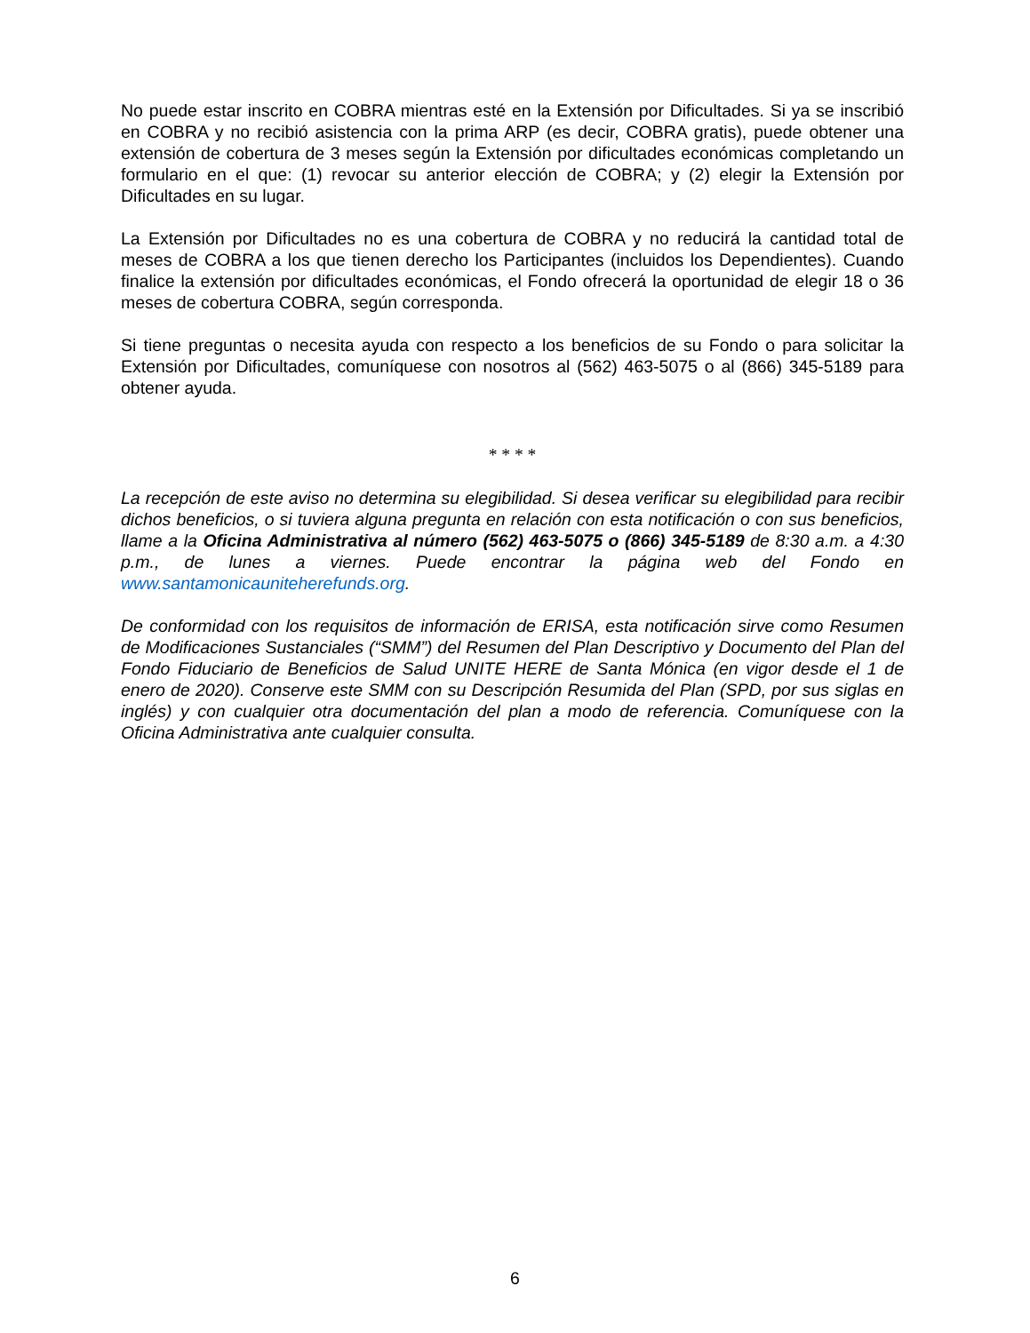No puede estar inscrito en COBRA mientras esté en la Extensión por Dificultades. Si ya se inscribió en COBRA y no recibió asistencia con la prima ARP (es decir, COBRA gratis), puede obtener una extensión de cobertura de 3 meses según la Extensión por dificultades económicas completando un formulario en el que: (1) revocar su anterior elección de COBRA; y (2) elegir la Extensión por Dificultades en su lugar.
La Extensión por Dificultades no es una cobertura de COBRA y no reducirá la cantidad total de meses de COBRA a los que tienen derecho los Participantes (incluidos los Dependientes). Cuando finalice la extensión por dificultades económicas, el Fondo ofrecerá la oportunidad de elegir 18 o 36 meses de cobertura COBRA, según corresponda.
Si tiene preguntas o necesita ayuda con respecto a los beneficios de su Fondo o para solicitar la Extensión por Dificultades, comuníquese con nosotros al (562) 463-5075 o al (866) 345-5189 para obtener ayuda.
* * * *
La recepción de este aviso no determina su elegibilidad. Si desea verificar su elegibilidad para recibir dichos beneficios, o si tuviera alguna pregunta en relación con esta notificación o con sus beneficios, llame a la Oficina Administrativa al número (562) 463-5075 o (866) 345-5189 de 8:30 a.m. a 4:30 p.m., de lunes a viernes. Puede encontrar la página web del Fondo en www.santamonicauniteherefunds.org.
De conformidad con los requisitos de información de ERISA, esta notificación sirve como Resumen de Modificaciones Sustanciales (“SMM”) del Resumen del Plan Descriptivo y Documento del Plan del Fondo Fiduciario de Beneficios de Salud UNITE HERE de Santa Mónica (en vigor desde el 1 de enero de 2020). Conserve este SMM con su Descripción Resumida del Plan (SPD, por sus siglas en inglés) y con cualquier otra documentación del plan a modo de referencia. Comuníquese con la Oficina Administrativa ante cualquier consulta.
6